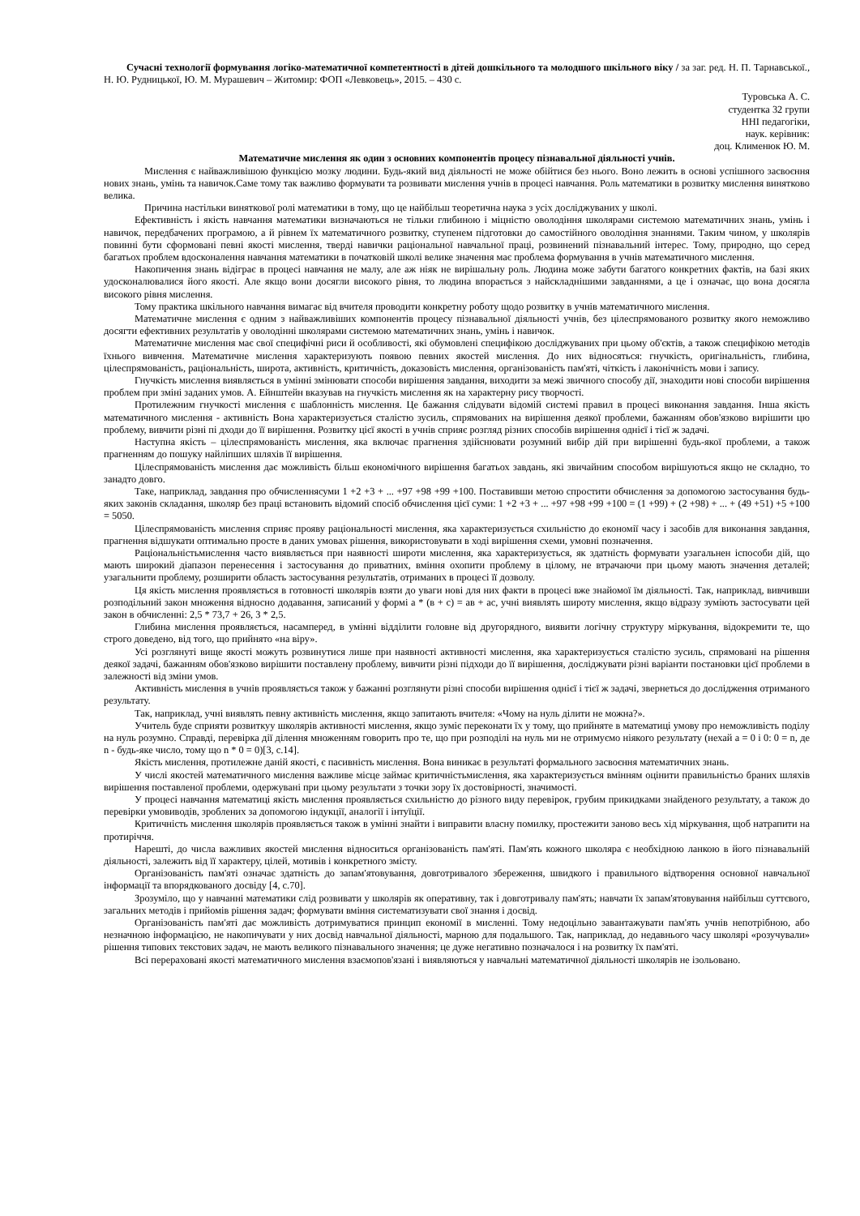Сучасні технології формування логіко-математичної компетентності в дітей дошкільного та молодшого шкільного віку / за заг. ред. Н. П. Тарнавської., Н. Ю. Рудницької, Ю. М. Мурашевич – Житомир: ФОП «Левковець», 2015. – 430 с.
Туровська А. С.
студентка 32 групи
ННІ педагогіки,
наук. керівник:
доц. Клименюк Ю. М.
Математичне мислення як один з основних компонентів процесу пізнавальної діяльності учнів.
Мислення є найважливішою функцією мозку людини. Будь-який вид діяльності не може обійтися без нього. Воно лежить в основі успішного засвоєння нових знань, умінь та навичок.Саме тому так важливо формувати та розвивати мислення учнів в процесі навчання. Роль математики в розвитку мислення винятково велика.
Причина настільки виняткової ролі математики в тому, що це найбільш теоретична наука з усіх досліджуваних у школі.
Ефективність і якість навчання математики визначаються не тільки глибиною і міцністю оволодіння школярами системою математичних знань, умінь і навичок, передбачених програмою, а й рівнем їх математичного розвитку, ступенем підготовки до самостійного оволодіння знаннями. Таким чином, у школярів повинні бути сформовані певні якості мислення, тверді навички раціональної навчальної праці, розвинений пізнавальний інтерес. Тому, природно, що серед багатьох проблем вдосконалення навчання математики в початковій школі велике значення має проблема формування в учнів математичного мислення.
Накопичення знань відіграє в процесі навчання не малу, але аж ніяк не вирішальну роль. Людина може забути багатого конкретних фактів, на базі яких удосконалювалися його якості. Але якщо вони досягли високого рівня, то людина впорається з найскладнішими завданнями, а це і означає, що вона досягла високого рівня мислення.
Тому практика шкільного навчання вимагає від вчителя проводити конкретну роботу щодо розвитку в учнів математичного мислення.
Математичне мислення є одним з найважливіших компонентів процесу пізнавальної діяльності учнів, без цілеспрямованого розвитку якого неможливо досягти ефективних результатів у оволодінні школярами системою математичних знань, умінь і навичок.
Математичне мислення має свої специфічні риси й особливості, які обумовлені специфікою досліджуваних при цьому об'єктів, а також специфікою методів їхнього вивчення. Математичне мислення характеризують появою певних якостей мислення. До них відносяться: гнучкість, оригінальність, глибина, цілеспрямованість, раціональність, широта, активність, критичність, доказовість мислення, організованість пам'яті, чіткість і лаконічність мови і запису.
Гнучкість мислення виявляється в умінні змінювати способи вирішення завдання, виходити за межі звичного способу дії, знаходити нові способи вирішення проблем при зміні заданих умов. А. Ейнштейн вказував на гнучкість мислення як на характерну рису творчості.
Протилежним гнучкості мислення є шаблонність мислення. Це бажання слідувати відомій системі правил в процесі виконання завдання. Інша якість математичного мислення - активність Вона характеризується сталістю зусиль, спрямованих на вирішення деякої проблеми, бажанням обов'язково вирішити цю проблему, вивчити різні пі дходи до її вирішення. Розвитку цієї якості в учнів сприяє розгляд різних способів вирішення однієї і тієї ж задачі.
Наступна якість – цілеспрямованість мислення, яка включає прагнення здійснювати розумний вибір дій при вирішенні будь-якої проблеми, а також прагненням до пошуку найліпших шляхів її вирішення.
Цілеспрямованість мислення дає можливість більш економічного вирішення багатьох завдань, які звичайним способом вирішуються якщо не складно, то занадто довго.
Таке, наприклад, завдання про обчисленнясуми 1 +2 +3 + ... +97 +98 +99 +100. Поставивши метою спростити обчислення за допомогою застосування будь-яких законів складання, школяр без праці встановить відомий спосіб обчислення цієї суми: 1 +2 +3 + ... +97 +98 +99 +100 = (1 +99) + (2 +98) + ... + (49 +51) +5 +100 = 5050.
Цілеспрямованість мислення сприяє прояву раціональності мислення, яка характеризується схильністю до економії часу і засобів для виконання завдання, прагнення відшукати оптимально просте в даних умовах рішення, використовувати в ході вирішення схеми, умовні позначення.
Раціональністьмислення часто виявляється при наявності широти мислення, яка характеризується, як здатність формувати узагальнен іспособи дій, що мають широкий діапазон перенесення і застосування до приватних, вміння охопити проблему в цілому, не втрачаючи при цьому мають значення деталей; узагальнити проблему, розширити область застосування результатів, отриманих в процесі її дозволу.
Ця якість мислення проявляється в готовності школярів взяти до уваги нові для них факти в процесі вже знайомої їм діяльності. Так, наприклад, вивчивши розподільний закон множення відносно додавання, записаний у формі а * (в + с) = ав + ас, учні виявлять широту мислення, якщо відразу зуміють застосувати цей закон в обчисленні: 2,5 * 73,7 + 26, 3 * 2,5.
Глибина мислення проявляється, насамперед, в умінні відділити головне від другорядного, виявити логічну структуру міркування, відокремити те, що строго доведено, від того, що прийнято «на віру».
Усі розглянуті вище якості можуть розвинутися лише при наявності активності мислення, яка характеризується сталістю зусиль, спрямовані на рішення деякої задачі, бажанням обов'язково вирішити поставлену проблему, вивчити різні підходи до її вирішення, досліджувати різні варіанти постановки цієї проблеми в залежності від зміни умов.
Активність мислення в учнів проявляється також у бажанні розглянути різні способи вирішення однієї і тієї ж задачі, звернеться до дослідження отриманого результату.
Так, наприклад, учні виявлять певну активність мислення, якщо запитають вчителя: «Чому на нуль ділити не можна?».
Учитель буде сприяти розвиткуу школярів активності мислення, якщо зуміє переконати їх у тому, що прийняте в математиці умову про неможливість поділу на нуль розумно. Справді, перевірка дії ділення множенням говорить про те, що при розподілі на нуль ми не отримуємо ніякого результату (нехай а = 0 і 0: 0 = n, де n - будь-яке число, тому що n * 0 = 0)[3, с.14].
Якість мислення, протилежне даній якості, є пасивність мислення. Вона виникає в результаті формального засвоєння математичних знань.
У числі якостей математичного мислення важливе місце займає критичністьмислення, яка характеризується вмінням оцінити правильністьо браних шляхів вирішення поставленої проблеми, одержувані при цьому результати з точки зору їх достовірності, значимості.
У процесі навчання математиці якість мислення проявляється схильністю до різного виду перевірок, грубим прикидками знайденого результату, а також до перевірки умовиводів, зроблених за допомогою індукції, аналогії і інтуїції.
Критичність мислення школярів проявляється також в умінні знайти і виправити власну помилку, простежити заново весь хід міркування, щоб натрапити на протиріччя.
Нарешті, до числа важливих якостей мислення відноситься організованість пам'яті. Пам'ять кожного школяра є необхідною ланкою в його пізнавальній діяльності, залежить від її характеру, цілей, мотивів і конкретного змісту.
Організованість пам'яті означає здатність до запам'ятовування, довготривалого збереження, швидкого і правильного відтворення основної навчальної інформації та впорядкованого досвіду [4, с.70].
Зрозуміло, що у навчанні математики слід розвивати у школярів як оперативну, так і довготривалу пам'ять; навчати їх запам'ятовування найбільш суттєвого, загальних методів і прийомів рішення задач; формувати вміння систематизувати свої знання і досвід.
Організованість пам'яті дає можливість дотримуватися принцип економії в мисленні. Тому недоцільно завантажувати пам'ять учнів непотрібною, або незначною інформацією, не накопичувати у них досвід навчальної діяльності, марною для подальшого. Так, наприклад, до недавнього часу школярі «розучували» рішення типових текстових задач, не мають великого пізнавального значення; це дуже негативно позначалося і на розвитку їх пам'яті.
Всі перераховані якості математичного мислення взаємопов'язані і виявляються у навчальні математичної діяльності школярів не ізольовано.